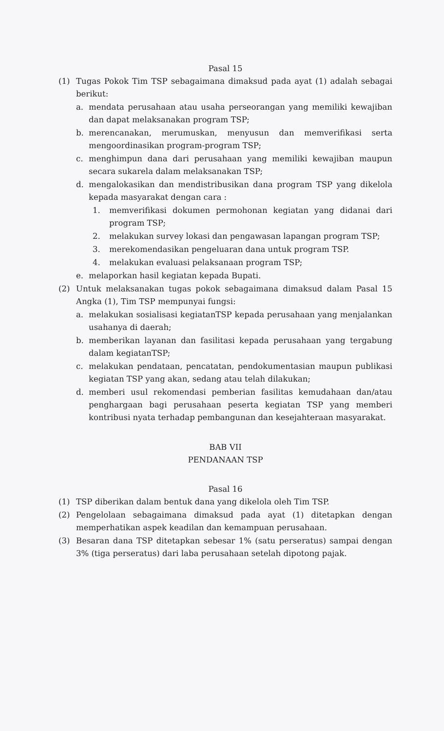Pasal 15
(1) Tugas Pokok Tim TSP sebagaimana dimaksud pada ayat (1) adalah sebagai berikut:
a. mendata perusahaan atau usaha perseorangan yang memiliki kewajiban dan dapat melaksanakan program TSP;
b. merencanakan, merumuskan, menyusun dan memverifikasi serta mengoordinasikan program-program TSP;
c. menghimpun dana dari perusahaan yang memiliki kewajiban maupun secara sukarela dalam melaksanakan TSP;
d. mengalokasikan dan mendistribusikan dana program TSP yang dikelola kepada masyarakat dengan cara :
1. memverifikasi dokumen permohonan kegiatan yang didanai dari program TSP;
2. melakukan survey lokasi dan pengawasan lapangan program TSP;
3. merekomendasikan pengeluaran dana untuk program TSP.
4. melakukan evaluasi pelaksanaan program TSP;
e. melaporkan hasil kegiatan kepada Bupati.
(2) Untuk melaksanakan tugas pokok sebagaimana dimaksud dalam Pasal 15 Angka (1), Tim TSP mempunyai fungsi:
a. melakukan sosialisasi kegiatanTSP kepada perusahaan yang menjalankan usahanya di daerah;
b. memberikan layanan dan fasilitasi kepada perusahaan yang tergabung dalam kegiatanTSP;
c. melakukan pendataan, pencatatan, pendokumentasian maupun publikasi kegiatan TSP yang akan, sedang atau telah dilakukan;
d. memberi usul rekomendasi pemberian fasilitas kemudahaan dan/atau penghargaan bagi perusahaan peserta kegiatan TSP yang memberi kontribusi nyata terhadap pembangunan dan kesejahteraan masyarakat.
BAB VII
PENDANAAN TSP
Pasal 16
(1) TSP diberikan dalam bentuk dana yang dikelola oleh Tim TSP.
(2) Pengelolaan sebagaimana dimaksud pada ayat (1) ditetapkan dengan memperhatikan aspek keadilan dan kemampuan perusahaan.
(3) Besaran dana TSP ditetapkan sebesar 1% (satu perseratus) sampai dengan 3% (tiga perseratus) dari laba perusahaan setelah dipotong pajak.